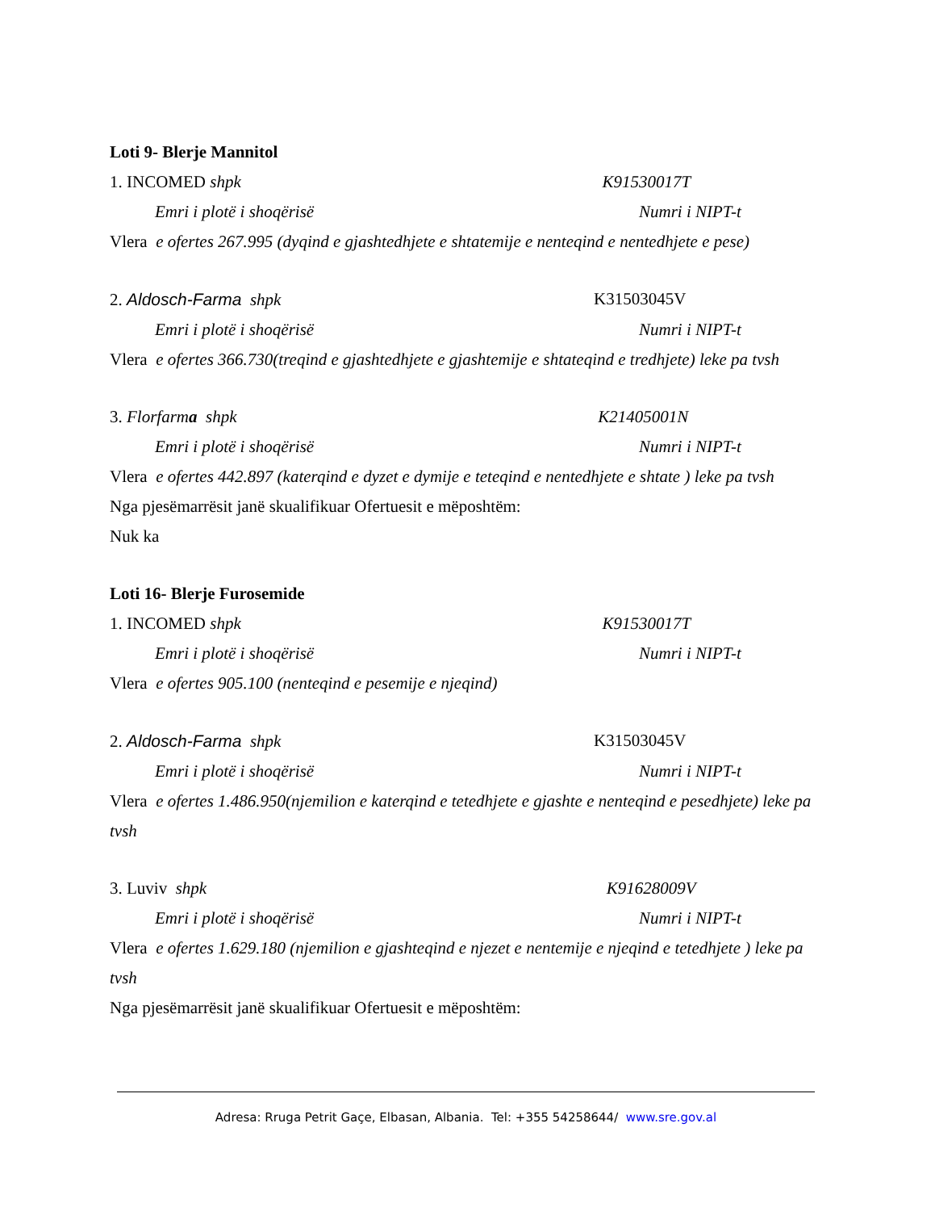Loti 9- Blerje Mannitol
1. INCOMED shpk K91530017T
Emri i plotë i shoqërisë Numri i NIPT-t
Vlera e ofertes 267.995 (dyqind e gjashtedhjete e shtatemije e nenteqind e nentedhjete e pese)
2. Aldosch-Farma shpk K31503045V
Emri i plotë i shoqërisë Numri i NIPT-t
Vlera e ofertes 366.730(treqind e gjashtedhjete e gjashtemije e shtateqind e tredhjete) leke pa tvsh
3. Florfarma shpk K21405001N
Emri i plotë i shoqërisë Numri i NIPT-t
Vlera e ofertes 442.897 (katerqind e dyzet e dymije e teteqind e nentedhjete e shtate ) leke pa tvsh
Nga pjesëmarrësit janë skualifikuar Ofertuesit e mëposhtëm:
Nuk ka
Loti 16- Blerje Furosemide
1. INCOMED shpk K91530017T
Emri i plotë i shoqërisë Numri i NIPT-t
Vlera e ofertes 905.100 (nenteqind e pesemije e njeqind)
2. Aldosch-Farma shpk K31503045V
Emri i plotë i shoqërisë Numri i NIPT-t
Vlera e ofertes 1.486.950(njemilion e katerqind e tetedhjete e gjashte e nenteqind e pesedhjete) leke pa tvsh
3. Luviv shpk K91628009V
Emri i plotë i shoqërisë Numri i NIPT-t
Vlera e ofertes 1.629.180 (njemilion e gjashteqind e njezet e nentemije e njeqind e tetedhjete ) leke pa tvsh
Nga pjesëmarrësit janë skualifikuar Ofertuesit e mëposhtëm:
Adresa: Rruga Petrit Gaçe, Elbasan, Albania. Tel: +355 54258644/ www.sre.gov.al